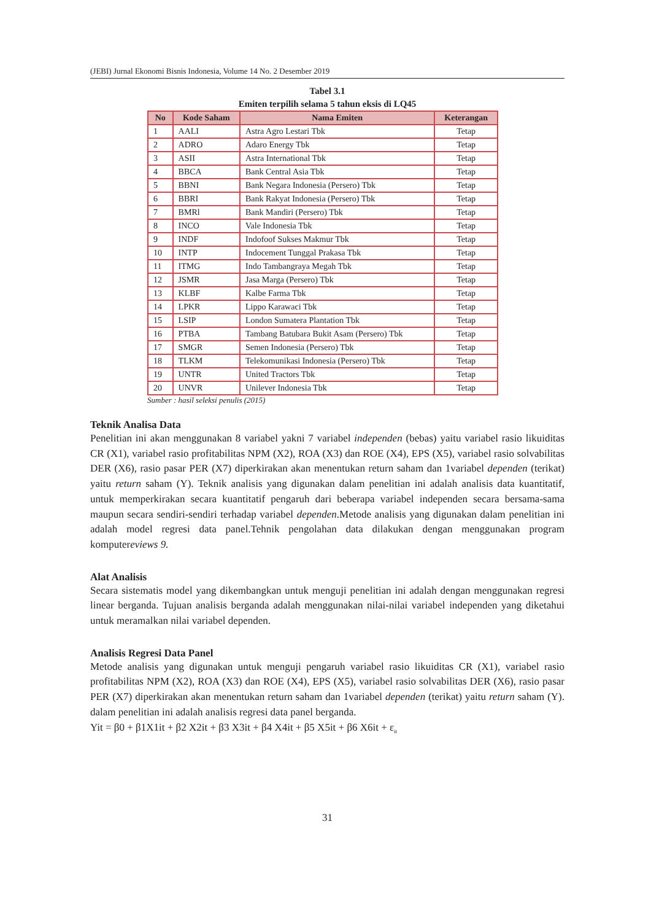(JEBI) Jurnal Ekonomi Bisnis Indonesia, Volume 14 No. 2 Desember 2019
Tabel 3.1
Emiten terpilih selama 5 tahun eksis di LQ45
| No | Kode Saham | Nama Emiten | Keterangan |
| --- | --- | --- | --- |
| 1 | AALI | Astra Agro Lestari Tbk | Tetap |
| 2 | ADRO | Adaro Energy Tbk | Tetap |
| 3 | ASII | Astra International Tbk | Tetap |
| 4 | BBCA | Bank Central Asia Tbk | Tetap |
| 5 | BBNI | Bank Negara Indonesia (Persero) Tbk | Tetap |
| 6 | BBRI | Bank Rakyat Indonesia (Persero) Tbk | Tetap |
| 7 | BMRl | Bank Mandiri (Persero) Tbk | Tetap |
| 8 | INCO | Vale Indonesia Tbk | Tetap |
| 9 | INDF | Indofoof Sukses Makmur Tbk | Tetap |
| 10 | INTP | Indocement Tunggal Prakasa Tbk | Tetap |
| 11 | ITMG | Indo Tambangraya Megah Tbk | Tetap |
| 12 | JSMR | Jasa Marga (Persero) Tbk | Tetap |
| 13 | KLBF | Kalbe Farma Tbk | Tetap |
| 14 | LPKR | Lippo Karawaci Tbk | Tetap |
| 15 | LSIP | London Sumatera Plantation Tbk | Tetap |
| 16 | PTBA | Tambang Batubara Bukit Asam (Persero) Tbk | Tetap |
| 17 | SMGR | Semen Indonesia (Persero) Tbk | Tetap |
| 18 | TLKM | Telekomunikasi Indonesia (Persero) Tbk | Tetap |
| 19 | UNTR | United Tractors Tbk | Tetap |
| 20 | UNVR | Unilever Indonesia Tbk | Tetap |
Sumber : hasil seleksi penulis (2015)
Teknik Analisa Data
Penelitian ini akan menggunakan 8 variabel yakni 7 variabel independen (bebas) yaitu variabel rasio likuiditas CR (X1), variabel rasio profitabilitas NPM (X2), ROA (X3) dan ROE (X4), EPS (X5), variabel rasio solvabilitas DER (X6), rasio pasar PER (X7) diperkirakan akan menentukan return saham dan 1variabel dependen (terikat) yaitu return saham (Y). Teknik analisis yang digunakan dalam penelitian ini adalah analisis data kuantitatif, untuk memperkirakan secara kuantitatif pengaruh dari beberapa variabel independen secara bersama-sama maupun secara sendiri-sendiri terhadap variabel dependen.Metode analisis yang digunakan dalam penelitian ini adalah model regresi data panel.Tehnik pengolahan data dilakukan dengan menggunakan program komputereviews 9.
Alat Analisis
Secara sistematis model yang dikembangkan untuk menguji penelitian ini adalah dengan menggunakan regresi linear berganda. Tujuan analisis berganda adalah menggunakan nilai-nilai variabel independen yang diketahui untuk meramalkan nilai variabel dependen.
Analisis Regresi Data Panel
Metode analisis yang digunakan untuk menguji pengaruh variabel rasio likuiditas CR (X1), variabel rasio profitabilitas NPM (X2), ROA (X3) dan ROE (X4), EPS (X5), variabel rasio solvabilitas DER (X6), rasio pasar PER (X7) diperkirakan akan menentukan return saham dan 1variabel dependen (terikat) yaitu return saham (Y). dalam penelitian ini adalah analisis regresi data panel berganda.
Yit = β0 + β1X1it + β2 X2it + β3 X3it + β4 X4it + β5 X5it + β6 X6it + ε<sub>it</sub>
31